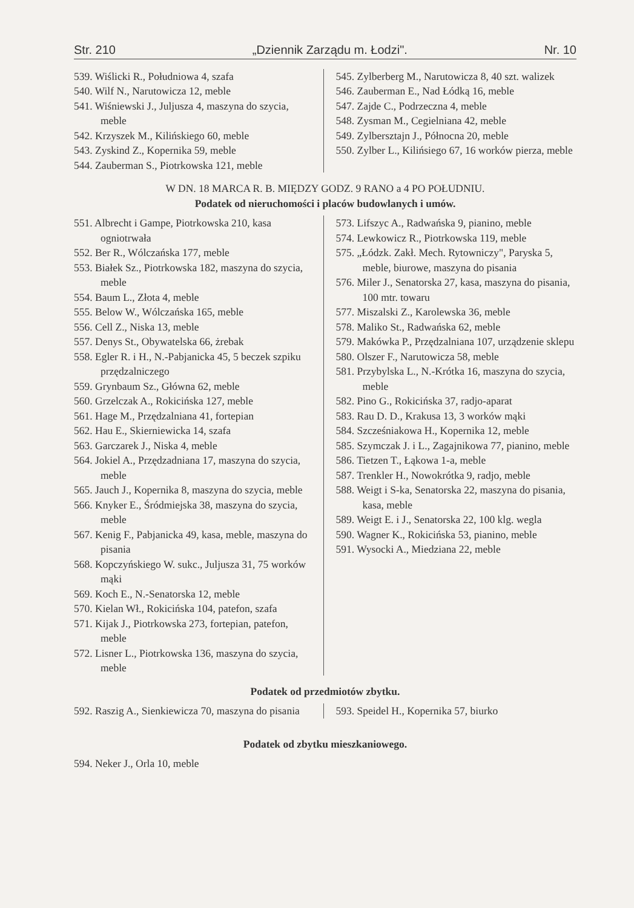Str. 210 „Dziennik Zarządu m. Łodzi". Nr. 10
539. Wiślicki R., Południowa 4, szafa
540. Wilf N., Narutowicza 12, meble
541. Wiśniewski J., Juljusza 4, maszyna do szycia, meble
542. Krzyszek M., Kilińskiego 60, meble
543. Zyskind Z., Kopernika 59, meble
544. Zauberman S., Piotrkowska 121, meble
545. Zylberberg M., Narutowicza 8, 40 szt. walizek
546. Zauberman E., Nad Łódką 16, meble
547. Zajde C., Podrzeczna 4, meble
548. Zysman M., Cegielniana 42, meble
549. Zylbersztajn J., Północna 20, meble
550. Zylber L., Kilińsiego 67, 16 worków pierza, meble
W DN. 18 MARCA R. B. MIĘDZY GODZ. 9 RANO a 4 PO POŁUDNIU.
Podatek od nieruchomości i placów budowlanych i umów.
551. Albrecht i Gampe, Piotrkowska 210, kasa ogniotrwała
552. Ber R., Wólczańska 177, meble
553. Białek Sz., Piotrkowska 182, maszyna do szycia, meble
554. Baum L., Złota 4, meble
555. Below W., Wólczańska 165, meble
556. Cell Z., Niska 13, meble
557. Denys St., Obywatelska 66, żrebak
558. Egler R. i H., N.-Pabjanicka 45, 5 beczek szpiku przędzalniczego
559. Grynbaum Sz., Główna 62, meble
560. Grzelczak A., Rokicińska 127, meble
561. Hage M., Przędzalniana 41, fortepian
562. Hau E., Skierniewicka 14, szafa
563. Garczarek J., Niska 4, meble
564. Jokiel A., Przędzadniana 17, maszyna do szycia, meble
565. Jauch J., Kopernika 8, maszyna do szycia, meble
566. Knyker E., Śródmiejska 38, maszyna do szycia, meble
567. Kenig F., Pabjanicka 49, kasa, meble, maszyna do pisania
568. Kopczyńskiego W. sukc., Juljusza 31, 75 worków mąki
569. Koch E., N.-Senatorska 12, meble
570. Kielan Wł., Rokicińska 104, patefon, szafa
571. Kijak J., Piotrkowska 273, fortepian, patefon, meble
572. Lisner L., Piotrkowska 136, maszyna do szycia, meble
573. Lifszyc A., Radwańska 9, pianino, meble
574. Lewkowicz R., Piotrkowska 119, meble
575. „Łódzk. Zakł. Mech. Rytowniczy", Paryska 5, meble, biurowe, maszyna do pisania
576. Miler J., Senatorska 27, kasa, maszyna do pisania, 100 mtr. towaru
577. Miszalski Z., Karolewska 36, meble
578. Maliko St., Radwańska 62, meble
579. Makówka P., Przędzalniana 107, urządzenie sklepu
580. Olszer F., Narutowicza 58, meble
581. Przybylska L., N.-Krótka 16, maszyna do szycia, meble
582. Pino G., Rokicińska 37, radjo-aparat
583. Rau D. D., Krakusa 13, 3 worków mąki
584. Szcześniakowa H., Kopernika 12, meble
585. Szymczak J. i L., Zagajnikowa 77, pianino, meble
586. Tietzen T., Łąkowa 1-a, meble
587. Trenkler H., Nowokrótka 9, radjo, meble
588. Weigt i S-ka, Senatorska 22, maszyna do pisania, kasa, meble
589. Weigt E. i J., Senatorska 22, 100 klg. wegla
590. Wagner K., Rokicińska 53, pianino, meble
591. Wysocki A., Miedziana 22, meble
Podatek od przedmiotów zbytku.
592. Raszig A., Sienkiewicza 70, maszyna do pisania
593. Speidel H., Kopernika 57, biurko
Podatek od zbytku mieszkaniowego.
594. Neker J., Orla 10, meble